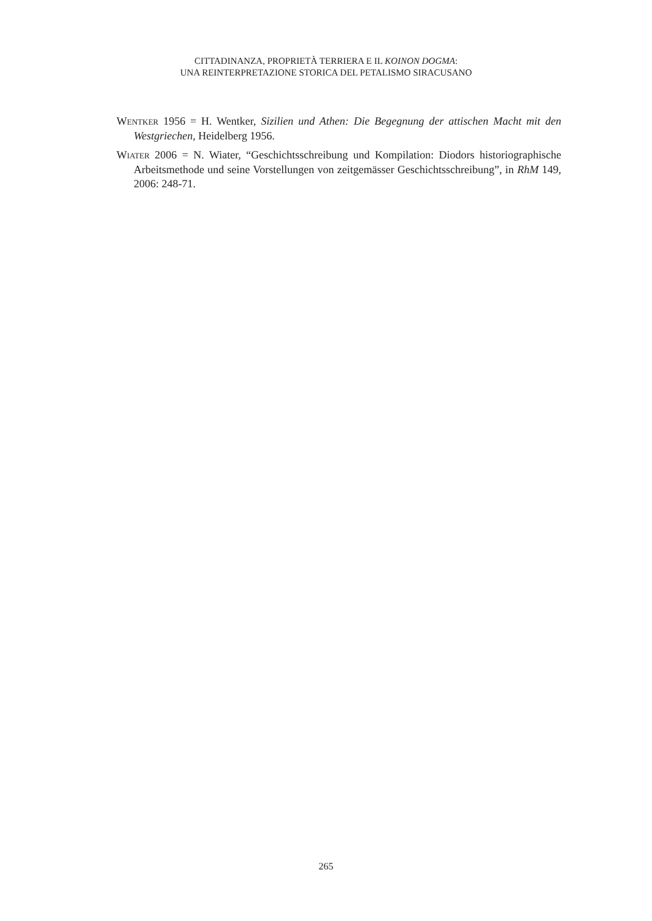CITTADINANZA, PROPRIETÀ TERRIERA E IL KOINON DOGMA:
UNA REINTERPRETAZIONE STORICA DEL PETALISMO SIRACUSANO
WENTKER 1956 = H. Wentker, Sizilien und Athen: Die Begegnung der attischen Macht mit den Westgriechen, Heidelberg 1956.
WIATER 2006 = N. Wiater, “Geschichtsschreibung und Kompilation: Diodors historiographische Arbeitsmethode und seine Vorstellungen von zeitgemässer Geschichtsschreibung”, in RhM 149, 2006: 248-71.
265